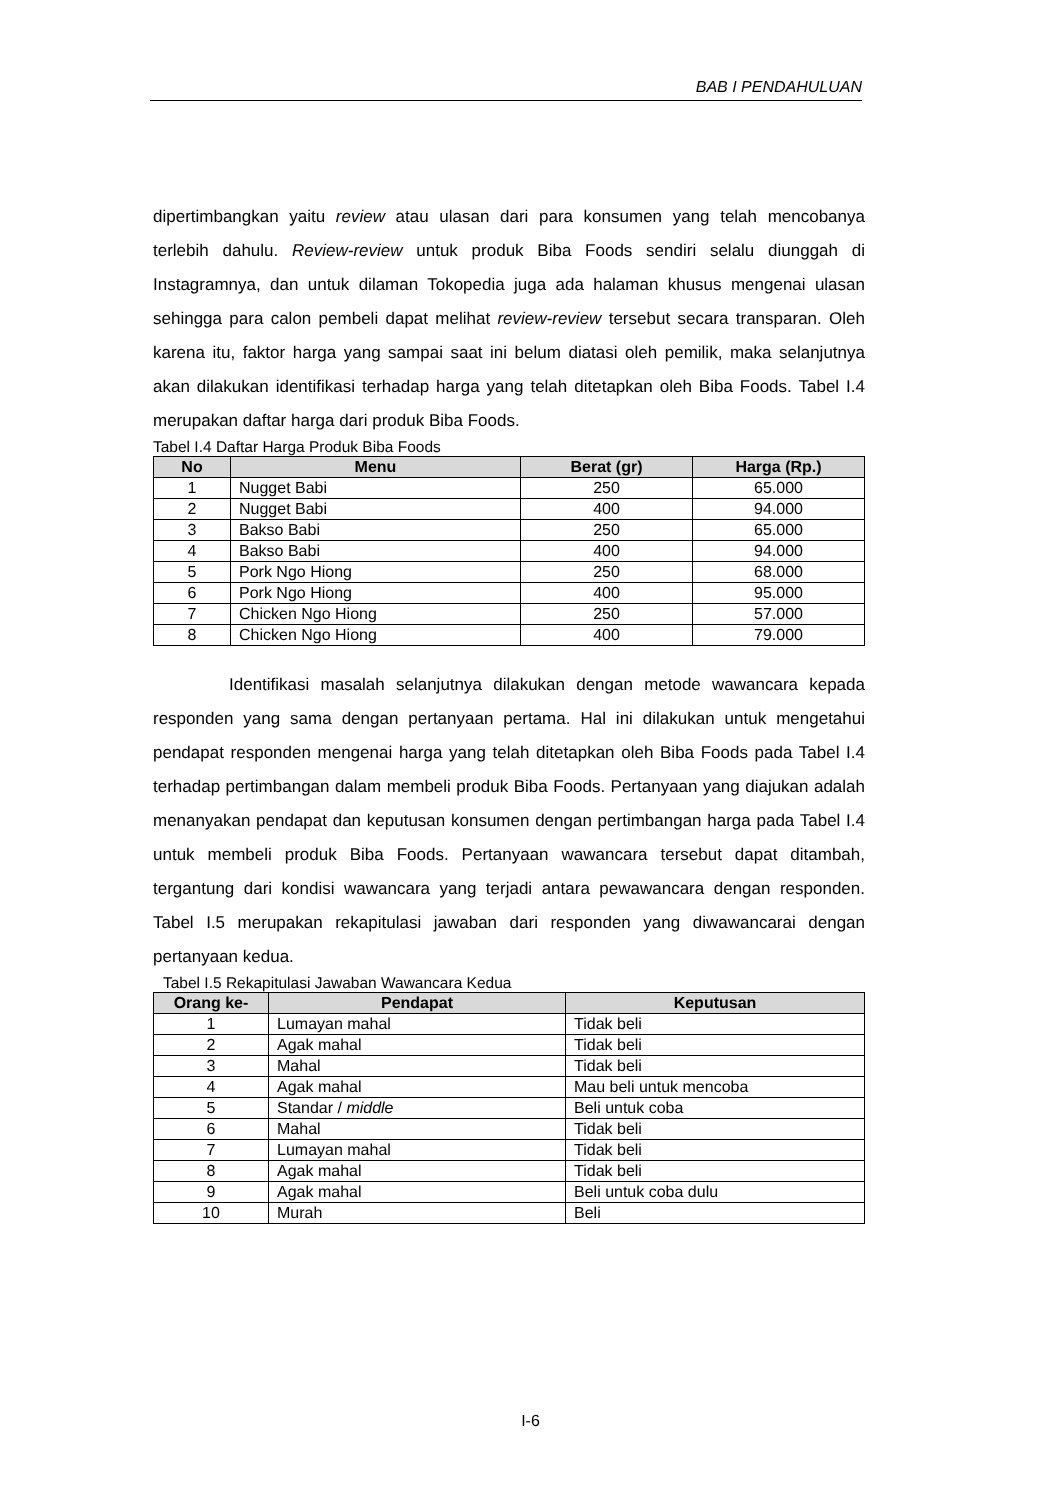BAB I PENDAHULUAN
dipertimbangkan yaitu review atau ulasan dari para konsumen yang telah mencobanya terlebih dahulu. Review-review untuk produk Biba Foods sendiri selalu diunggah di Instagramnya, dan untuk dilaman Tokopedia juga ada halaman khusus mengenai ulasan sehingga para calon pembeli dapat melihat review-review tersebut secara transparan. Oleh karena itu, faktor harga yang sampai saat ini belum diatasi oleh pemilik, maka selanjutnya akan dilakukan identifikasi terhadap harga yang telah ditetapkan oleh Biba Foods. Tabel I.4 merupakan daftar harga dari produk Biba Foods.
Tabel I.4 Daftar Harga Produk Biba Foods
| No | Menu | Berat (gr) | Harga (Rp.) |
| --- | --- | --- | --- |
| 1 | Nugget Babi | 250 | 65.000 |
| 2 | Nugget Babi | 400 | 94.000 |
| 3 | Bakso Babi | 250 | 65.000 |
| 4 | Bakso Babi | 400 | 94.000 |
| 5 | Pork Ngo Hiong | 250 | 68.000 |
| 6 | Pork Ngo Hiong | 400 | 95.000 |
| 7 | Chicken Ngo Hiong | 250 | 57.000 |
| 8 | Chicken Ngo Hiong | 400 | 79.000 |
Identifikasi masalah selanjutnya dilakukan dengan metode wawancara kepada responden yang sama dengan pertanyaan pertama. Hal ini dilakukan untuk mengetahui pendapat responden mengenai harga yang telah ditetapkan oleh Biba Foods pada Tabel I.4 terhadap pertimbangan dalam membeli produk Biba Foods. Pertanyaan yang diajukan adalah menanyakan pendapat dan keputusan konsumen dengan pertimbangan harga pada Tabel I.4 untuk membeli produk Biba Foods. Pertanyaan wawancara tersebut dapat ditambah, tergantung dari kondisi wawancara yang terjadi antara pewawancara dengan responden. Tabel I.5 merupakan rekapitulasi jawaban dari responden yang diwawancarai dengan pertanyaan kedua.
Tabel I.5 Rekapitulasi Jawaban Wawancara Kedua
| Orang ke- | Pendapat | Keputusan |
| --- | --- | --- |
| 1 | Lumayan mahal | Tidak beli |
| 2 | Agak mahal | Tidak beli |
| 3 | Mahal | Tidak beli |
| 4 | Agak mahal | Mau beli untuk mencoba |
| 5 | Standar / middle | Beli untuk coba |
| 6 | Mahal | Tidak beli |
| 7 | Lumayan mahal | Tidak beli |
| 8 | Agak mahal | Tidak beli |
| 9 | Agak mahal | Beli untuk coba dulu |
| 10 | Murah | Beli |
I-6